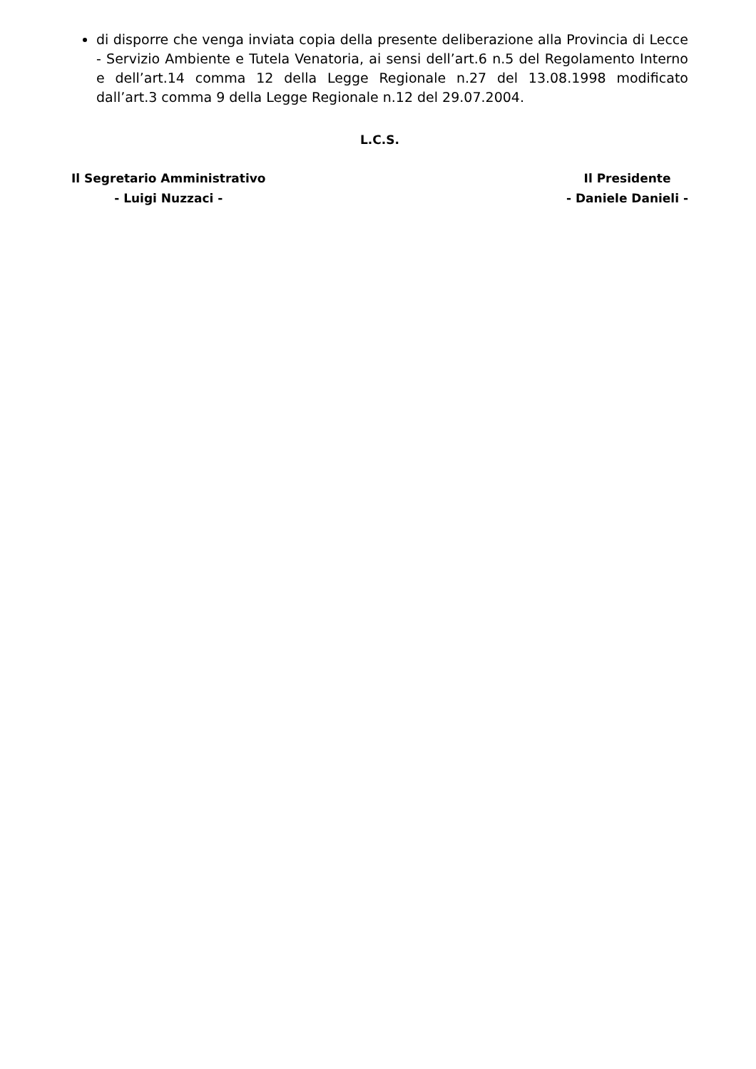di disporre che venga inviata copia della presente deliberazione alla Provincia di Lecce - Servizio Ambiente e Tutela Venatoria, ai sensi dell’art.6 n.5 del Regolamento Interno e dell’art.14 comma 12 della Legge Regionale n.27 del 13.08.1998 modificato dall’art.3 comma 9 della Legge Regionale n.12 del 29.07.2004.
L.C.S.
Il Segretario Amministrativo
- Luigi Nuzzaci -
Il Presidente
- Daniele Danieli -